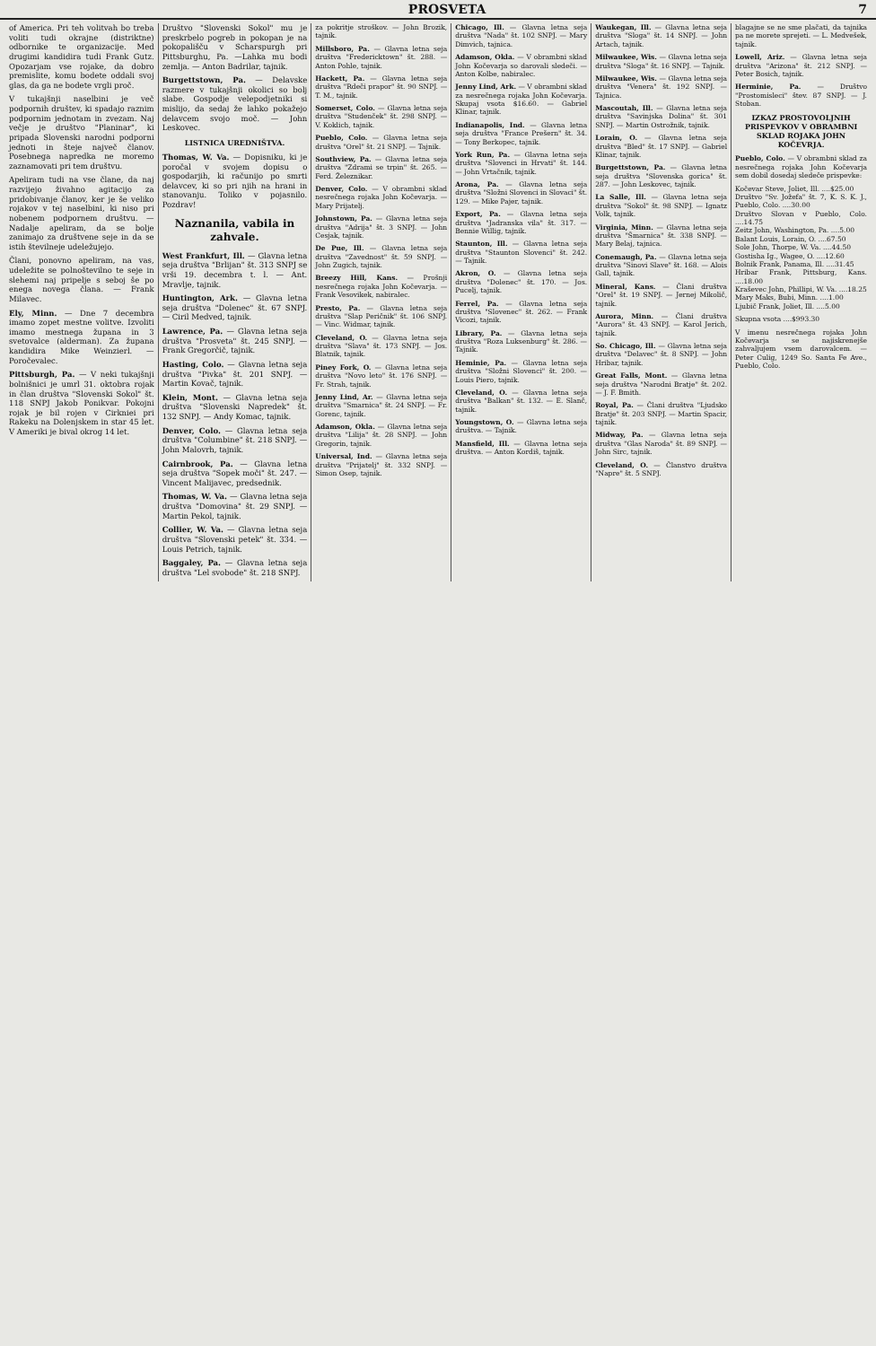PROSVETA 7
of America. Pri teh volitvah bo treba voliti tudi okrajne (distriktne) odbornike te organizacije. Med drugimi kandidira tudi Frank Gutz. Opozarjam vse rojake, da dobro premislite, komu bodete oddali svoj glas, da ga ne bodete vrgli proč.
V tukajšnji naselbini je več podpornih društev, ki spadajo raznim podpornim jednotam in zvezam. Naj večje je društvo "Planinar", ki pripada Slovenski narodni podporni jednoti in šteje največ članov. Posebnega napredka ne moremo zaznamovati pri tem društvu.
Apeliram tudi na vse člane, da naj razvijejo živahno agitacijo za pridobivanje članov, ker je še veliko rojakov v tej naselbini, ki niso pri nobenem podpornem društvu. — Nadalje apeliram, da se bolje zanimajo za društvene seje in da se istih številneje udeležujejo.
Člani, ponovno apeliram, na vas, udeležite se polnoštevilno te seje in slehemi naj pripelje s seboj še po enega novega člana. — Frank Milavec.
Ely, Minn. — Dne 7 decembra imamo zopet mestne volitve. Izvoliti imamo mestnega župana in 3 svetovalce (alderman). Za župana kandidira Mike Weinzierl. — Poročevalec.
Pittsburgh, Pa. — V neki tukajšnji bolnišnici je umrl 31. oktobra rojak in član društva "Slovenski Sokol" št. 118 SNPJ Jakob Ponikvar. Pokojni rojak je bil rojen v Cirkniei pri Rakeku na Dolenjskem in star 45 let. V Ameriki je bival okrog 14 let.
Društvo "Slovenski Sokol" mu je preskrbelo pogreb in pokopan je na pokopališču v Scharspurgh pri Pittsburghu, Pa. —Lahka mu bodi zemlja. — Anton Badrilar, tajnik.
Burgettstown, Pa. — Delavske razmere v tukajšnji okolici so bolj slabe. Gospodje velepodjetniki si mislijo, da sedaj že lahko pokažejo delavcem svojo moč. — John Leskovec.
LISTNICA UREDNIŠTVA.
Thomas, W. Va. — Dopisniku, ki je poročal v svojem dopisu o gospodarjih, ki računijo po smrti delavcev, ki so pri njih na hrani in stanovanju. Toliko v pojasnilo. Pozdrav!
Naznanila, vabila in zahvale.
West Frankfurt, Ill. — Glavna letna seja društva "Brlijan" št. 313 SNPJ se vrši 19. decembra t. l. — Ant. Mravlje, tajnik.
Huntington, Ark. — Glavna letna seja društva "Dolenec" št. 67 SNPJ. — Ciril Medved, tajnik.
Lawrence, Pa. — Glavna letna seja društva "Prosveta" št. 245 SNPJ. — Frank Gregorčič, tajnik.
Hasting, Colo. — Glavna letna seja društva "Pivka" št. 201 SNPJ. — Martin Kovač, tajnik.
Klein, Mont. — Glavna letna seja društva "Slovenski Napredek" št. 132 SNPJ. — Andy Komac, tajnik.
Denver, Colo. — Glavna letna seja društva "Columbine" št. 218 SNPJ. — John Malovrh, tajnik.
Cairnbrook, Pa. — Glavna letna seja društva "Sopek moči" št. 247. — Vincent Malijavec, predsednik.
Thomas, W. Va. — Glavna letna seja društva "Domovina" št. 29 SNPJ. — Martin Pekol, tajnik.
Collier, W. Va. — Glavna letna seja društva "Slovenski petek" št. 334. — Louis Petrich, tajnik.
Baggaley, Pa. — Glavna letna seja društva "Lel svobode" št. 218 SNPJ.
za pokritje stroškov. — John Brozik, tajnik.
Millsboro, Pa. — Glavna letna seja društva "Fredericktown" št. 288. — Anton Pohle, tajnik.
Hackett, Pa. — Glavna letna seja društva "Rdeči prapor" št. 90 SNPJ. — T. M., tajnik.
Somerset, Colo. — Glavna letna seja društva "Studenček" št. 298 SNPJ. — V. Koklich, tajnik.
Pueblo, Colo. — Glavna letna seja društva "Orel" št. 21 SNPJ. — Tajnik.
Southview, Pa. — Glavna letna seja društva "Zdrami se trpin" št. 265. — Ferd. Železnikar.
Denver, Colo. — V obrambni sklad nesrečnega rojaka John Kočevarja. — Mary Prijatelj.
Johnstown, Pa. — Glavna letna seja društva "Adrija" št. 3 SNPJ. — John Cesjak, tajnik.
De Pue, Ill. — Glavna letna seja društva "Zavednost" št. 59 SNPJ. — John Zugich, tajnik.
Breezy Hill, Kans. — Prošnji nesrečnega rojaka John Kočevarja. — Frank Vesovikek, nabiralec.
Presto, Pa. — Glavna letna seja društva "Slap Peričnik" št. 106 SNPJ. — Vinc. Widmar, tajnik.
Cleveland, O. — Glavna letna seja društva "Slava" št. 173 SNPJ. — Jos. Blatnik, tajnik.
Piney Fork, O. — Glavna letna seja društva "Novo leto" št. 176 SNPJ. — Fr. Strah, tajnik.
Jenny Lind, Ar. — Glavna letna seja društva "Smarnica" št. 24 SNPJ. — Fr. Gorenc, tajnik.
Adamson, Okla. — Glavna letna seja društva "Lilija" št. 28 SNPJ. — John Gregorin, tajnik.
Universal, Ind. — Glavna letna seja društva "Prijatelj" št. 332 SNPJ. — Simon Osep, tajnik.
Chicago, Ill. — Glavna letna seja društva "Nada" št. 102 SNPJ. — Mary Dimvich, tajnica.
Adamson, Okla. — V obrambni sklad John Kočevarja so darovali sledeči. — Anton Kolbe, nabiralec.
Jenny Lind, Ark. — V obrambni sklad za nesrečnega rojaka John Kočevarja. Skupaj vsota $16.60. — Gabriel Klinar, tajnik.
Indianapolis, Ind. — Glavna letna seja društva "France Prešern" št. 34. — Tony Berkopec, tajnik.
York Run, Pa. — Glavna letna seja društva "Slovenci in Hrvati" št. 144. — John Vrtačnik, tajnik.
Arona, Pa. — Glavna letna seja društva "Složni Slovenci in Slovaci" št. 129. — Mike Pajer, tajnik.
Export, Pa. — Glavna letna seja društva "Jadranska vila" št. 317. — Bennie Willig, tajnik.
Staunton, Ill. — Glavna letna seja društva "Staunton Slovenci" št. 242. — Tajnik.
Akron, O. — Glavna letna seja društva "Dolenec" št. 170. — Jos. Pucelj, tajnik.
Ferrel, Pa. — Glavna letna seja društva "Slovenec" št. 262. — Frank Vicozi, tajnik.
Library, Pa. — Glavna letna seja društva "Roza Luksenburg" št. 286. — Tajnik.
Heminie, Pa. — Glavna letna seja društva "Složni Slovenci" št. 200. — Louis Piero, tajnik.
Cleveland, O. — Glavna letna seja društva "Balkan" št. 132. — E. Slanč, tajnik.
Youngstown, O. — Glavna letna seja društva. — Tajnik.
Mansfield, Ill. — Glavna letna seja društva. — Anton Kordiš, tajnik.
Waukegan, Ill. — Glavna letna seja društva "Sloga" št. 14 SNPJ. — John Artach, tajnik.
Milwaukee, Wis. — Glavna letna seja društva "Sloga" št. 16 SNPJ. — Tajnik.
Milwaukee, Wis. — Glavna letna seja društva "Venera" št. 192 SNPJ. — Tajnica.
Mascoutah, Ill. — Glavna letna seja društva "Savinjska Dolina" št. 301 SNPJ. — Martin Ostrožnik, tajnik.
Lorain, O. — Glavna letna seja društva "Bled" št. 17 SNPJ. — Gabriel Klinar, tajnik.
Burgettstown, Pa. — Glavna letna seja društva "Slovenska gorica" št. 287. — John Leskovec, tajnik.
La Salle, Ill. — Glavna letna seja društva "Sokol" št. 98 SNPJ. — Ignatz Volk, tajnik.
Virginia, Minn. — Glavna letna seja društva "Šmarnica" št. 338 SNPJ. — Mary Belaj, tajnica.
Conemaugh, Pa. — Glavna letna seja društva "Sinovi Slave" št. 168. — Alois Gall, tajnik.
Mineral, Kans. — Člani društva "Orel" št. 19 SNPJ. — Jernej Mikolič, tajnik.
Aurora, Minn. — Člani društva "Aurora" št. 43 SNPJ. — Karol Jerich, tajnik.
So. Chicago, Ill. — Glavna letna seja društva "Delavec" št. 8 SNPJ. — John Hribar, tajnik.
Great Falls, Mont. — Glavna letna seja društva "Narodni Bratje" št. 202. — J. F. Bmith.
Royal, Pa. — Člani društva "Ljudsko Bratje" št. 203 SNPJ. — Martin Spacir, tajnik.
Midway, Pa. — Glavna letna seja društva "Glas Naroda" št. 89 SNPJ. — John Sirc, tajnik.
Cleveland, O. — Članstvo društva "Napre" št. 5 SNPJ.
blagajne se ne sme plačati, da tajnika pa ne morete sprejeti. — L. Medvešek, tajnik.
Lowell, Ariz. — Glavna letna seja društva "Arizona" št. 212 SNPJ. — Peter Bosich, tajnik.
Herminie, Pa. — Društvo "Prostomisleci" štev. 87 SNPJ. — J. Stoban.
IZKAZ PROSTOVOLJNIH PRISPEVKOV V OBRAMBNI SKLAD ROJAKA JOHN KOČEVRJA.
Pueblo, Colo. — V obrambni sklad za nesrečnega rojaka John Kočevarja sem dobil dosedaj sledeče prispevke:
Kočevar Steve, Joliet, Ill. ....$25.00
Društvo "Sv. Jožefa" št. 7, K. S. K. J., Pueblo, Colo. ....30.00
Društvo Slovan v Pueblo, Colo. ....14.75
Zeitz John, Washington, Pa. ....5.00
Balant Louis, Lorain, O. ....67.50
Sole John, Thorpe, W. Va. ....44.50
Gostisha Ig., Wagee, O. ....12.60
Bolnik Frank, Panama, Ill. ....31.45
Hribar Frank, Pittsburg, Kans. ....18.00
Kraševec John, Phillipi, W. Va. ....18.25
Mary Maks, Bubi, Minn. ....1.00
Ljubič Frank, Joliet, Ill. ....5.00
Skupna vsota ....$993.30
V imenu nesrečnega rojaka John Kočevarja se najiskrenejše zahvaljujem vsem darovalcem. — Peter Culig, 1249 So. Santa Fe Ave., Pueblo, Colo.